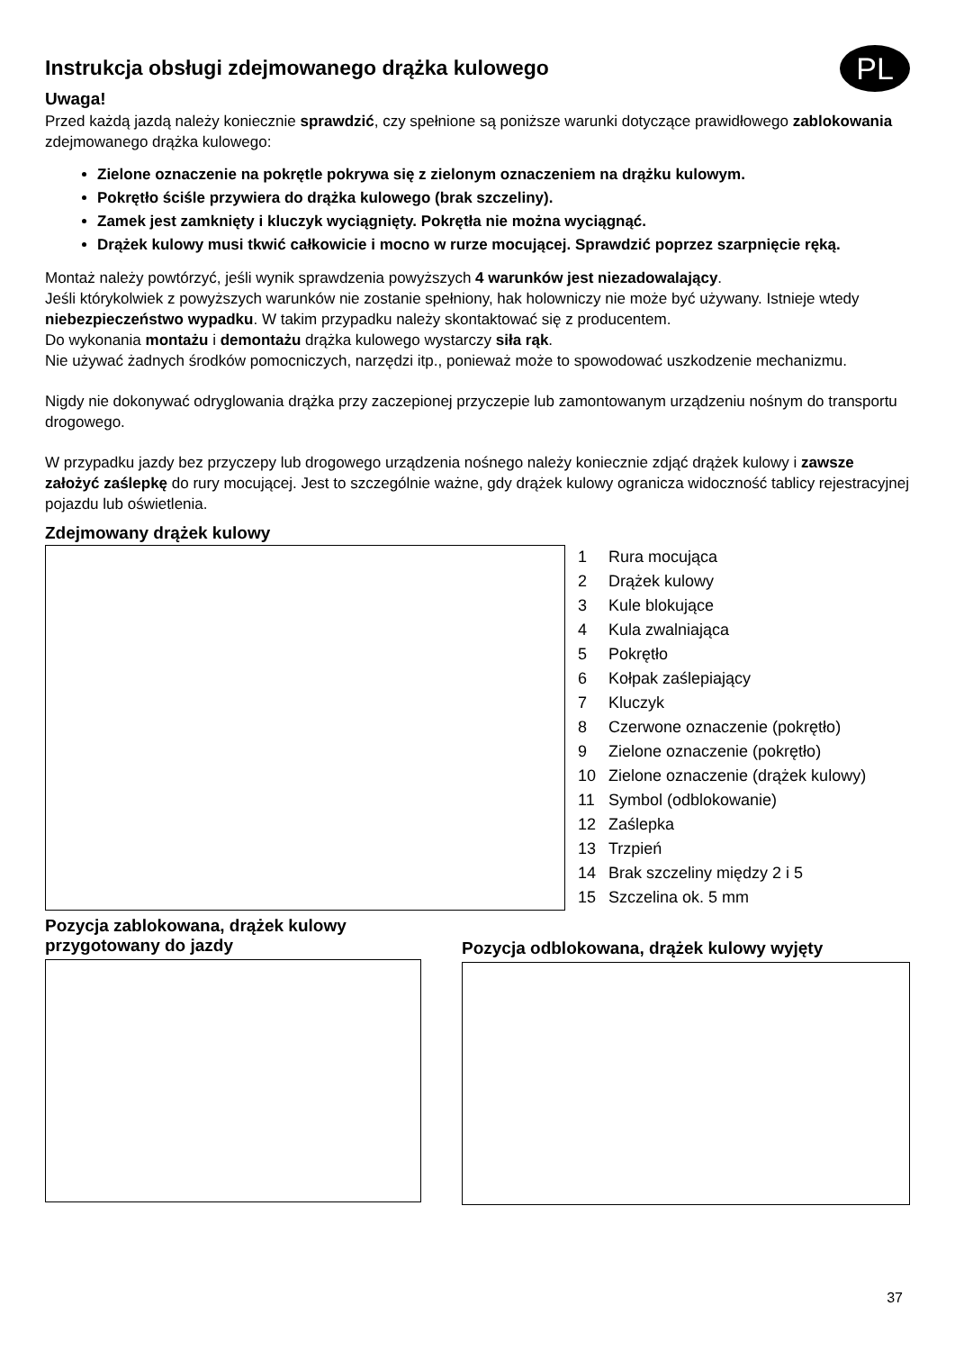Instrukcja obsługi zdejmowanego drążka kulowego
PL
Uwaga!
Przed każdą jazdą należy koniecznie sprawdzić, czy spełnione są poniższe warunki dotyczące prawidłowego zablokowania zdejmowanego drążka kulowego:
Zielone oznaczenie na pokrętle pokrywa się z zielonym oznaczeniem na drążku kulowym.
Pokrętło ściśle przywiera do drążka kulowego (brak szczeliny).
Zamek jest zamknięty i kluczyk wyciągnięty. Pokrętła nie można wyciągnąć.
Drążek kulowy musi tkwić całkowicie i mocno w rurze mocującej. Sprawdzić poprzez szarpnięcie ręką.
Montaż należy powtórzyć, jeśli wynik sprawdzenia powyższych 4 warunków jest niezadowalający.
Jeśli którykolwiek z powyższych warunków nie zostanie spełniony, hak holowniczy nie może być używany. Istnieje wtedy niebezpieczeństwo wypadku. W takim przypadku należy skontaktować się z producentem.
Do wykonania montażu i demontażu drążka kulowego wystarczy siła rąk.
Nie używać żadnych środków pomocniczych, narzędzi itp., ponieważ może to spowodować uszkodzenie mechanizmu.
Nigdy nie dokonywać odryglowania drążka przy zaczepionej przyczepie lub zamontowanym urządzeniu nośnym do transportu drogowego.
W przypadku jazdy bez przyczepy lub drogowego urządzenia nośnego należy koniecznie zdjąć drążek kulowy i zawsze założyć zaślepkę do rury mocującej. Jest to szczególnie ważne, gdy drążek kulowy ogranicza widoczność tablicy rejestracyjnej pojazdu lub oświetlenia.
Zdejmowany drążek kulowy
1 Rura mocująca
2 Drążek kulowy
3 Kule blokujące
4 Kula zwalniająca
5 Pokrętło
6 Kołpak zaślepiający
7 Kluczyk
8 Czerwone oznaczenie (pokrętło)
9 Zielone oznaczenie (pokrętło)
10 Zielone oznaczenie (drążek kulowy)
11 Symbol (odblokowanie)
12 Zaślepka
13 Trzpień
14 Brak szczeliny między 2 i 5
15 Szczelina ok. 5 mm
Pozycja zablokowana, drążek kulowy
przygotowany do jazdy
Pozycja odblokowana, drążek kulowy wyjęty
37